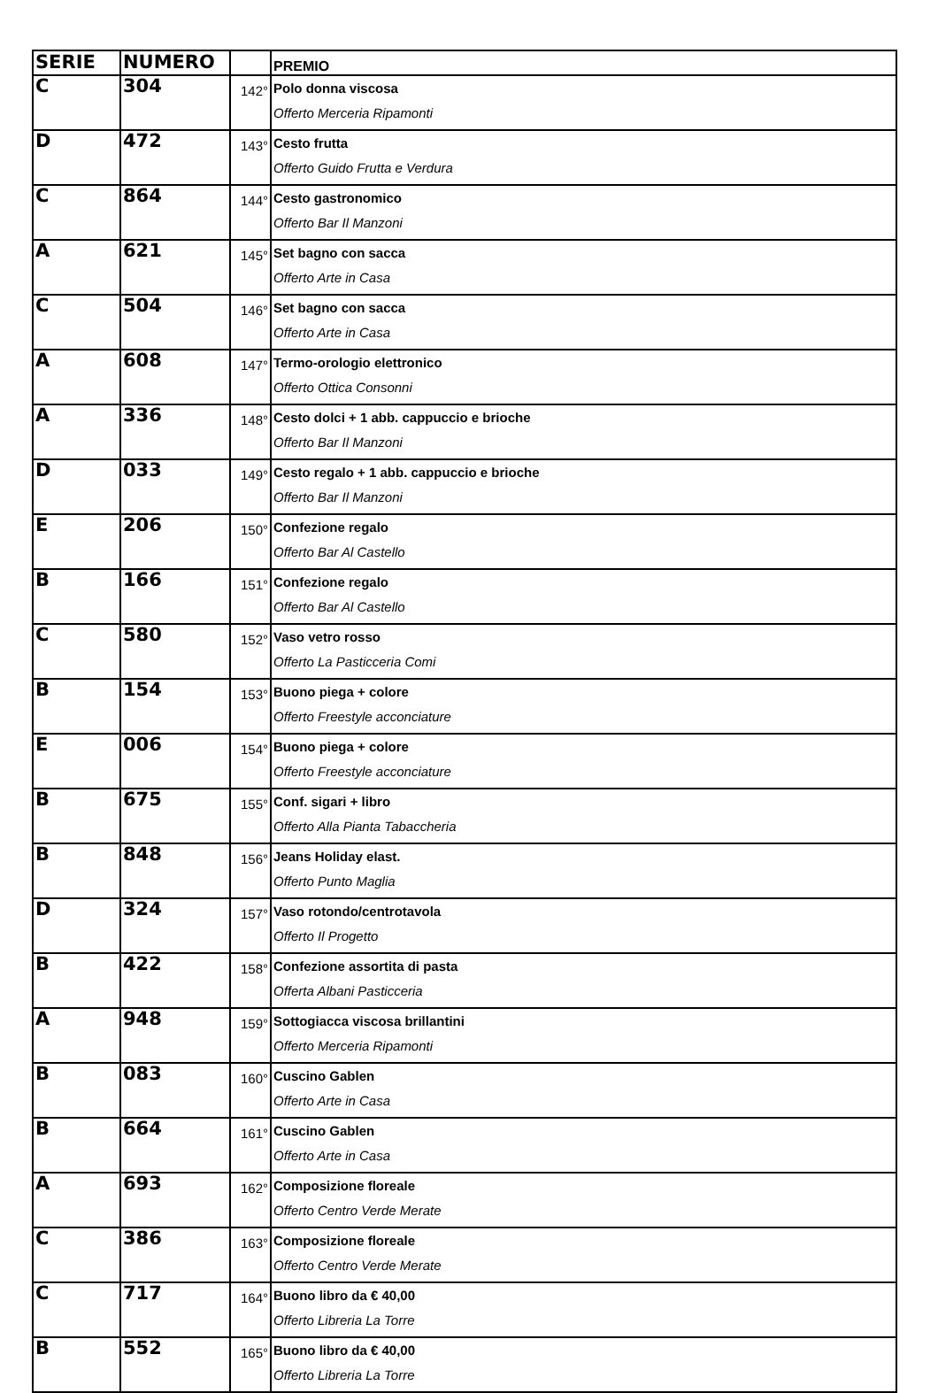| SERIE | NUMERO | | PREMIO |
| --- | --- | --- | --- |
| C | 304 | 142° | Polo donna viscosa Offerto Merceria Ripamonti |
| D | 472 | 143° | Cesto frutta Offerto Guido Frutta e Verdura |
| C | 864 | 144° | Cesto gastronomico Offerto Bar Il Manzoni |
| A | 621 | 145° | Set bagno con sacca Offerto Arte in Casa |
| C | 504 | 146° | Set bagno con sacca Offerto Arte in Casa |
| A | 608 | 147° | Termo-orologio elettronico Offerto Ottica Consonni |
| A | 336 | 148° | Cesto dolci + 1 abb. cappuccio e brioche Offerto Bar Il Manzoni |
| D | 033 | 149° | Cesto regalo + 1 abb. cappuccio e brioche Offerto Bar Il Manzoni |
| E | 206 | 150° | Confezione regalo Offerto Bar Al Castello |
| B | 166 | 151° | Confezione regalo Offerto Bar Al Castello |
| C | 580 | 152° | Vaso vetro rosso Offerto La Pasticceria Comi |
| B | 154 | 153° | Buono piega + colore Offerto Freestyle acconciature |
| E | 006 | 154° | Buono piega + colore Offerto Freestyle acconciature |
| B | 675 | 155° | Conf. sigari + libro Offerto Alla Pianta Tabaccheria |
| B | 848 | 156° | Jeans Holiday elast. Offerto Punto Maglia |
| D | 324 | 157° | Vaso rotondo/centrotavola Offerto Il Progetto |
| B | 422 | 158° | Confezione assortita di pasta Offerta Albani Pasticceria |
| A | 948 | 159° | Sottogiacca viscosa brillantini Offerto Merceria Ripamonti |
| B | 083 | 160° | Cuscino Gablen Offerto Arte in Casa |
| B | 664 | 161° | Cuscino Gablen Offerto Arte in Casa |
| A | 693 | 162° | Composizione floreale Offerto Centro Verde Merate |
| C | 386 | 163° | Composizione floreale Offerto Centro Verde Merate |
| C | 717 | 164° | Buono libro da € 40,00 Offerto Libreria La Torre |
| B | 552 | 165° | Buono libro da € 40,00 Offerto Libreria La Torre |